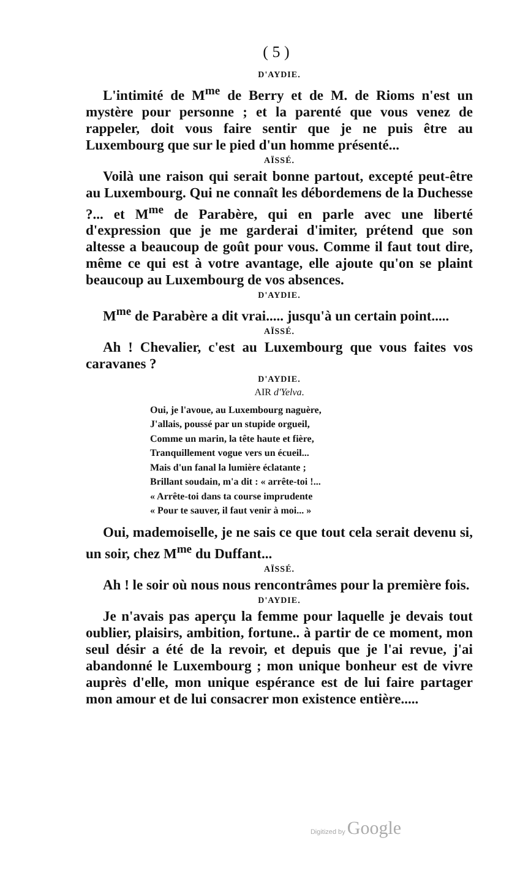( 5 )
D'AYDIE.
L'intimité de M<sup>me</sup> de Berry et de M. de Rioms n'est un mystère pour personne ; et la parenté que vous venez de rappeler, doit vous faire sentir que je ne puis être au Luxembourg que sur le pied d'un homme présenté...
AÏSSÉ.
Voilà une raison qui serait bonne partout, excepté peut-être au Luxembourg. Qui ne connaît les débordemens de la Duchesse ?... et M<sup>me</sup> de Parabère, qui en parle avec une liberté d'expression que je me garderai d'imiter, prétend que son altesse a beaucoup de goût pour vous. Comme il faut tout dire, même ce qui est à votre avantage, elle ajoute qu'on se plaint beaucoup au Luxembourg de vos absences.
D'AYDIE.
M<sup>me</sup> de Parabère a dit vrai..... jusqu'à un certain point.....
AÏSSÉ.
Ah ! Chevalier, c'est au Luxembourg que vous faites vos caravanes ?
D'AYDIE.
AIR d'Yelva.
Oui, je l'avoue, au Luxembourg naguère,
J'allais, poussé par un stupide orgueil,
Comme un marin, la tête haute et fière,
Tranquillement vogue vers un écueil...
Mais d'un fanal la lumière éclatante ;
Brillant soudain, m'a dit : « arrête-toi !...
« Arrête-toi dans ta course imprudente
« Pour te sauver, il faut venir à moi... »
Oui, mademoiselle, je ne sais ce que tout cela serait devenu si, un soir, chez M<sup>me</sup> du Duffant...
AÏSSÉ.
Ah ! le soir où nous nous rencontrâmes pour la première fois.
D'AYDIE.
Je n'avais pas aperçu la femme pour laquelle je devais tout oublier, plaisirs, ambition, fortune.. à partir de ce moment, mon seul désir a été de la revoir, et depuis que je l'ai revue, j'ai abandonné le Luxembourg ; mon unique bonheur est de vivre auprès d'elle, mon unique espérance est de lui faire partager mon amour et de lui consacrer mon existence entière.....
Digitized by Google